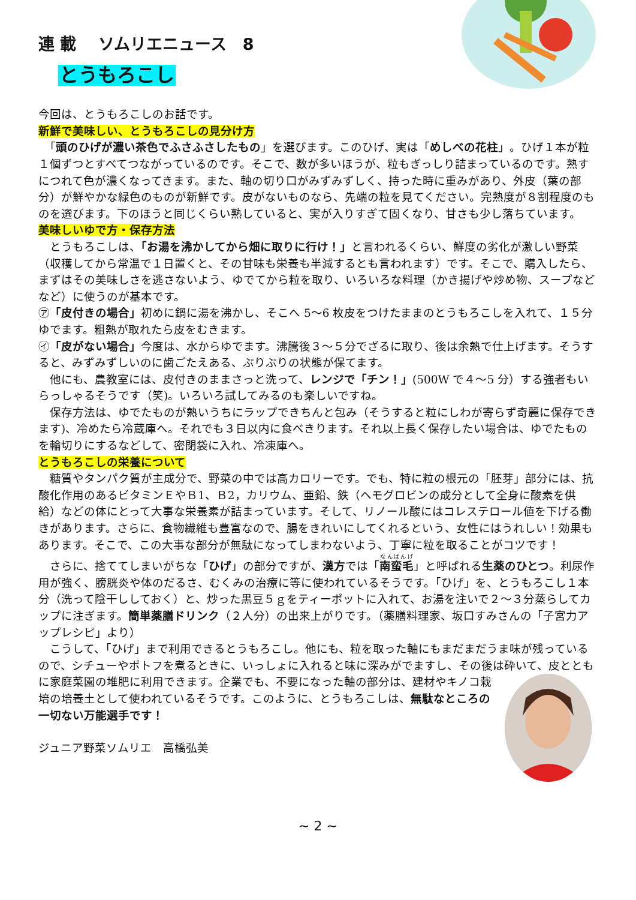連 載　 ソムリエニュース　8
とうもろこし
今回は、とうもろこしのお話です。
新鮮で美味しい、とうもろこしの見分け方
　「頭のひげが濃い茶色でふさふさしたもの」を選びます。このひげ、実は「めしべの花柱」。ひげ１本が粒１個ずつとすべてつながっているのです。そこで、数が多いほうが、粒もぎっしり詰まっているのです。熟すにつれて色が濃くなってきます。また、軸の切り口がみずみずしく、持った時に重みがあり、外皮（葉の部分）が鮮やかな緑色のものが新鮮です。皮がないものなら、先端の粒を見てください。完熟度が８割程度のものを選びます。下のほうと同じくらい熟していると、実が入りすぎて固くなり、甘さも少し落ちています。
美味しいゆで方・保存方法
　とうもろこしは、「お湯を沸かしてから畑に取りに行け！」と言われるくらい、鮮度の劣化が激しい野菜（収穫してから常温で１日置くと、その甘味も栄養も半減するとも言われます）です。そこで、購入したら、まずはその美味しさを逃さないよう、ゆでてから粒を取り、いろいろな料理（かき揚げや炒め物、スープなどなど）に使うのが基本です。
㋐「皮付きの場合」初めに鍋に湯を沸かし、そこへ 5～6 枚皮をつけたままのとうもろこしを入れて、１５分ゆでます。粗熱が取れたら皮をむきます。
㋑「皮がない場合」今度は、水からゆでます。沸騰後３～５分でざるに取り、後は余熱で仕上げます。そうすると、みずみずしいのに歯ごたえある、ぷりぷりの状態が保てます。
　他にも、農教室には、皮付きのままさっと洗って、レンジで「チン！」(500W で４～5 分）する強者もいらっしゃるそうです（笑)。いろいろ試してみるのも楽しいですね。
　保存方法は、ゆでたものが熱いうちにラップできちんと包み（そうすると粒にしわが寄らず奇麗に保存できます)、冷めたら冷蔵庫へ。それでも３日以内に食べきります。それ以上長く保存したい場合は、ゆでたものを輪切りにするなどして、密閉袋に入れ、冷凍庫へ。
とうもろこしの栄養について
　糖質やタンパク質が主成分で、野菜の中では高カロリーです。でも、特に粒の根元の「胚芽」部分には、抗酸化作用のあるビタミンＥやＢ1、Ｂ2，カリウム、亜鉛、鉄（ヘモグロビンの成分として全身に酸素を供給）などの体にとって大事な栄養素が詰まっています。そして、リノール酸にはコレステロール値を下げる働きがあります。さらに、食物繊維も豊富なので、腸をきれいにしてくれるという、女性にはうれしい！効果もあります。そこで、この大事な部分が無駄になってしまわないよう、丁寧に粒を取ることがコツです！
　さらに、捨ててしまいがちな「ひげ」の部分ですが、漢方では「南蛮毛 」と呼ばれる生薬のひとつ。利尿作用が強く、膀胱炎や体のだるさ、むくみの治療に等に使われているそうです。「ひげ」を、とうもろこし１本分（洗って陰干ししておく）と、炒った黒豆５ｇをティーポットに入れて、お湯を注いで２～３分蒸らしてカップに注ぎます。簡単薬膳ドリンク（２人分）の出来上がりです。（薬膳料理家、坂口すみさんの「子宮力アップレシピ」より）
　こうして、「ひげ」まで利用できるとうもろこし。他にも、粒を取った軸にもまだまだうま味が残っているので、シチューやポトフを煮るときに、いっしょに入れると味に深みがでますし、その後は砕いて、皮とともに家庭菜園の堆肥に利用できます。 企業でも、不要になった軸の部分は、建材やキノコ栽培の培養土として使われているそうです。このように、とうもろこしは、無駄なところの一切ない万能選手です！
ジュニア野菜ソムリエ　高橋弘美
~ 2 ~